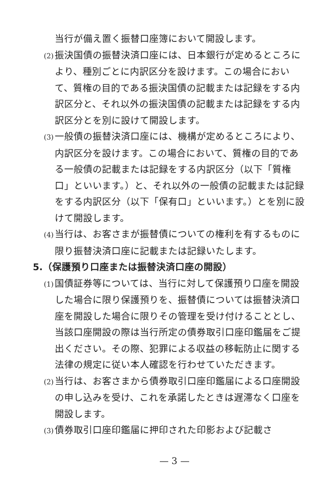当行が備え置く振替口座簿において開設します。
(2) 振決国債の振替決済口座には、日本銀行が定めるところにより、種別ごとに内訳区分を設けます。この場合において、質権の目的である振決国債の記載または記録をする内訳区分と、それ以外の振決国債の記載または記録をする内訳区分とを別に設けて開設します。
(3) 一般債の振替決済口座には、機構が定めるところにより、内訳区分を設けます。この場合において、質権の目的である一般債の記載または記録をする内訳区分（以下「質権口」といいます。）と、それ以外の一般債の記載または記録をする内訳区分（以下「保有口」といいます。）とを別に設けて開設します。
(4) 当行は、お客さまが振替債についての権利を有するものに限り振替決済口座に記載または記録いたします。
5.（保護預り口座または振替決済口座の開設）
(1) 国債証券等については、当行に対して保護預り口座を開設した場合に限り保護預りを、振替債については振替決済口座を開設した場合に限りその管理を受け付けることとし、当該口座開設の際は当行所定の債券取引口座印鑑届をご提出ください。その際、犯罪による収益の移転防止に関する法律の規定に従い本人確認を行わせていただきます。
(2) 当行は、お客さまから債券取引口座印鑑届による口座開設の申し込みを受け、これを承諾したときは遅滞なく口座を開設します。
(3) 債券取引口座印鑑届に押印された印影および記載さ
— 3 —